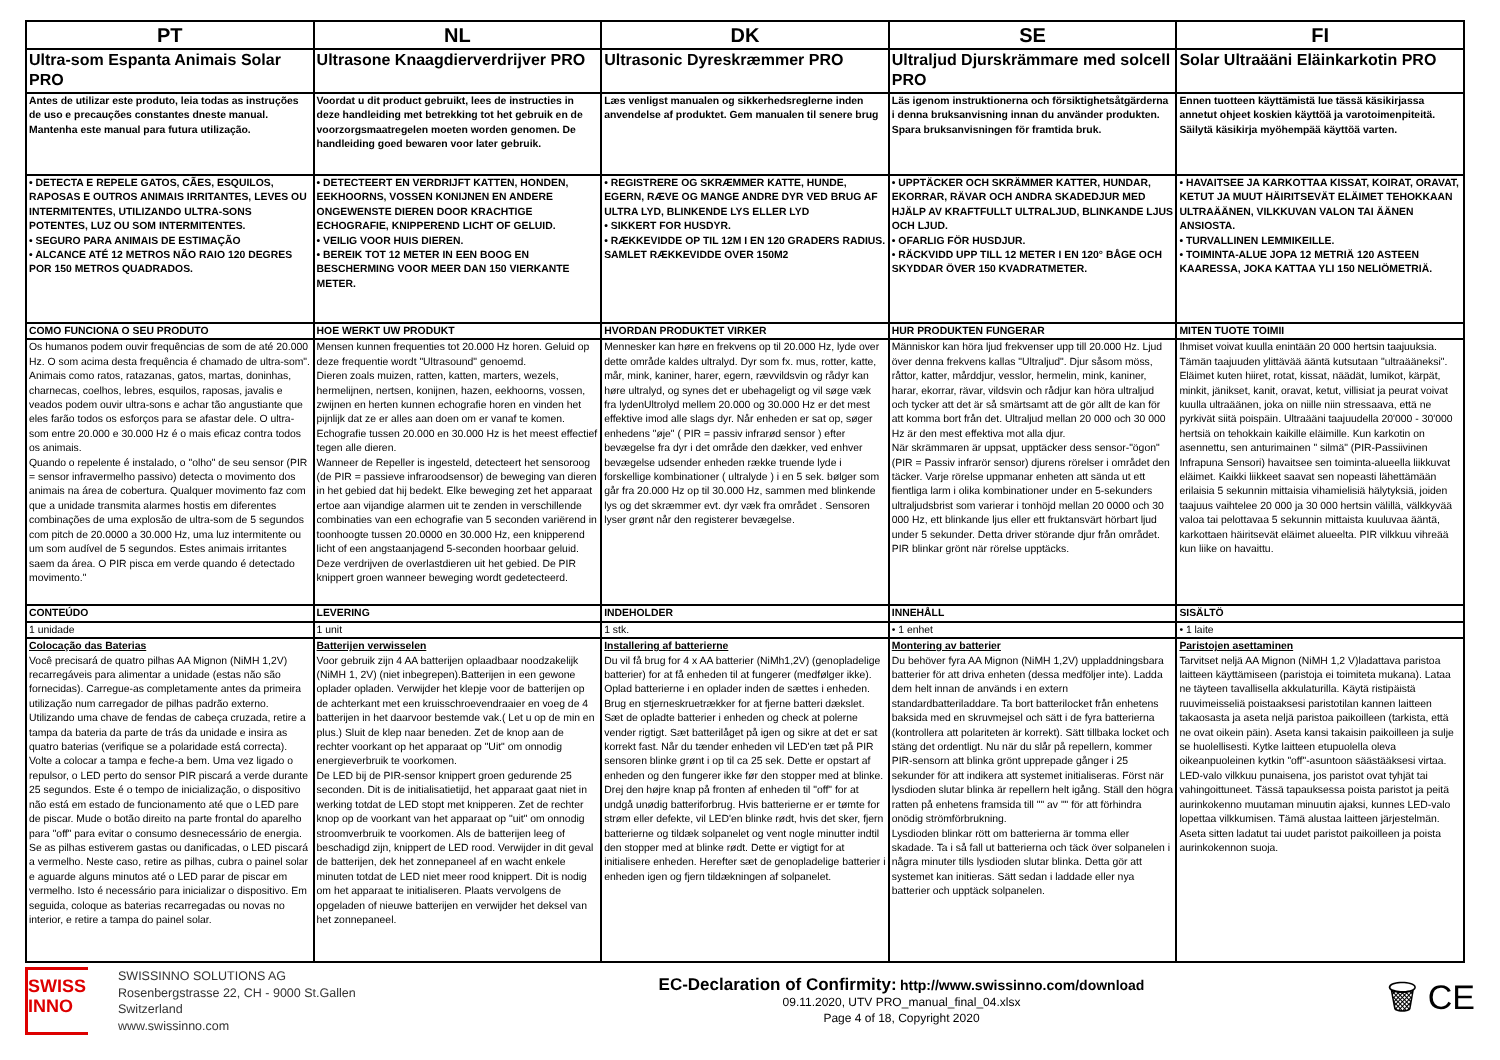| PT | NL | DK | SE | FI |
| --- | --- | --- | --- | --- |
| Ultra-som Espanta Animais Solar PRO | Ultrasone Knaagdierverdrijver PRO | Ultrasonic Dyreskræmmer PRO | Ultraljud Djurskrämmare med solcell PRO | Solar Ultraääni Eläinkarkotin PRO |
| Antes de utilizar este produto, leia todas as instruções de uso e precauções constantes dneste manual. Mantenha este manual para futura utilização. | Voordat u dit product gebruikt, lees de instructies in deze handleiding met betrekking tot het gebruik en de voorzorgsmaatregelen moeten worden genomen. De handleiding goed bewaren voor later gebruik. | Læs venligst manualen og sikkerhedsreglerne inden anvendelse af produktet. Gem manualen til senere brug | Läs igenom instruktionerna och försiktighetsåtgärderna i denna bruksanvisning innan du använder produkten. Spara bruksanvisningen för framtida bruk. | Ennen tuotteen käyttämistä lue tässä käsikirjassa annetut ohjeet koskien käyttöä ja varotoimenpiteitä. Säilytä käsikirja myöhempää käyttöä varten. |
| • DETECTA E REPELE GATOS, CÃES, ESQUILOS, RAPOSAS E OUTROS ANIMAIS IRRITANTES, LEVES OU INTERMITENTES, UTILIZANDO ULTRA-SONS POTENTES, LUZ OU SOM INTERMITENTES. • SEGURO PARA ANIMAIS DE ESTIMAÇÃO • ALCANCE ATÉ 12 METROS NÃO RAIO 120 DEGRES POR 150 METROS QUADRADOS. | • DETECTEERT EN VERDRIJFT KATTEN, HONDEN, EEKHOORNS, VOSSEN KONIJNEN EN ANDERE ONGEWENSTE DIEREN DOOR KRACHTIGE ECHOGRAFIE, KNIPPEREND LICHT OF GELUID. • VEILIG VOOR HUIS DIEREN. • BEREIK TOT 12 METER IN EEN BOOG EN BESCHERMING VOOR MEER DAN 150 VIERKANTE METER. | • REGISTRERE OG SKRÆMMER KATTE, HUNDE, EGERN, RÆVE OG MANGE ANDRE DYR VED BRUG AF ULTRA LYD, BLINKENDE LYS ELLER LYD • SIKKERT FOR HUSDYR. • RÆKKEVIDDE OP TIL 12M I EN 120 GRADERS RADIUS. SAMLET RÆKKEVIDDE OVER 150M2 | • UPPTÄCKER OCH SKRÄMMER KATTER, HUNDAR, EKORRAR, RÄVAR OCH ANDRA SKADEDJUR MED HJÄLP AV KRAFTFULLT ULTRALJUD, BLINKANDE LJUS OCH LJUD. • OFARLIG FÖR HUSDJUR. • RÄCKVIDD UPP TILL 12 METER I EN 120° BÅGE OCH SKYDDAR ÖVER 150 KVADRATMETER. | • HAVAITSEE JA KARKOTTAA KISSAT, KOIRAT, ORAVAT, KETUT JA MUUT HÄIRITSEVÄT ELÄIMET TEHOKKAAN ULTRAÄÄNEN, VILKKUVAN VALON TAI ÄÄNEN ANSIOSTA. • TURVALLINEN LEMMIKEILLE. • TOIMINTA-ALUE JOPA 12 METRIÄ 120 ASTEEN KAARESSA, JOKA KATTAA YLI 150 NELIÖMETRIÄ. |
| COMO FUNCIONA O SEU PRODUTO | HOE WERKT UW PRODUKT | HVORDAN PRODUKTET VIRKER | HUR PRODUKTEN FUNGERAR | MITEN TUOTE TOIMII |
| Os humanos podem ouvir frequências de som de até 20.000 Hz. O som acima desta frequência é chamado de ultra-som". Animais como ratos, ratazanas, gatos, martas, doninhas, charnecas, coelhos, lebres, esquilos, raposas, javalis e veados podem ouvir ultra-sons e achar tão angustiante que eles farão todos os esforços para se afastar dele. O ultra-som entre 20.000 e 30.000 Hz é o mais eficaz contra todos os animais. Quando o repelente é instalado, o "olho" de seu sensor (PIR = sensor infravermelho passivo) detecta o movimento dos animais na área de cobertura. Qualquer movimento faz com que a unidade transmita alarmes hostis em diferentes combinações de uma explosão de ultra-som de 5 segundos com pitch de 20.0000 a 30.000 Hz, uma luz intermitente ou um som audível de 5 segundos. Estes animais irritantes saem da área. O PIR pisca em verde quando é detectado movimento." | Mensen kunnen frequenties tot 20.000 Hz horen. Geluid op deze frequentie wordt "Ultrasound" genoemd. Dieren zoals muizen, ratten, katten, marters, wezels, hermelijnen, nertsen, konijnen, hazen, eekhoorns, vossen, zwijnen en herten kunnen echografie horen en vinden het pijnlijk dat ze er alles aan doen om er vanaf te komen. Echografie tussen 20.000 en 30.000 Hz is het meest effectief tegen alle dieren. Wanneer de Repeller is ingesteld, detecteert het sensoroog (de PIR = passieve infraroodsensor) de beweging van dieren in het gebied dat hij bedekt. Elke beweging zet het apparaat ertoe aan vijandige alarmen uit te zenden in verschillende combinaties van een echografie van 5 seconden variërend in toonhoogte tussen 20.0000 en 30.000 Hz, een knipperend licht of een angstaanjagend 5-seconden hoorbaar geluid. Deze verdrijven de overlastdieren uit het gebied. De PIR knippert groen wanneer beweging wordt gedetecteerd. | Mennesker kan høre en frekvens op til 20.000 Hz, lyde over dette område kaldes ultralyd. Dyr som fx. mus, rotter, katte, mår, mink, kaniner, harer, egern, rævvildsvin og rådyr kan høre ultralyd, og synes det er ubehageligt og vil søge væk fra lydenUltrolyd mellem 20.000 og 30.000 Hz er det mest effektive imod alle slags dyr. Når enheden er sat op, søger enhedens "øje" ( PIR = passiv infrarød sensor ) efter bevægelse fra dyr i det område den dækker, ved enhver bevægelse udsender enheden række truende lyde i forskellige kombinationer ( ultralyde ) i en 5 sek. bølger som går fra 20.000 Hz op til 30.000 Hz, sammen med blinkende lys og det skræmmer evt. dyr væk fra området . Sensoren lyser grønt når den registerer bevægelse. | Människor kan höra ljud frekvenser upp till 20.000 Hz. Ljud över denna frekvens kallas "Ultraljud". Djur såsom möss, råttor, katter, mårddjur, vesslor, hermelin, mink, kaniner, harar, ekorrar, rävar, vildsvin och rådjur kan höra ultraljud och tycker att det är så smärtsamt att de gör allt de kan för att komma bort från det. Ultraljud mellan 20 000 och 30 000 Hz är den mest effektiva mot alla djur. När skrämmaren är uppsat, upptäcker dess sensor-"ögon" (PIR = Passiv infrarör sensor) djurens rörelser i området den täcker. Varje rörelse uppmanar enheten att sända ut ett fientliga larm i olika kombinationer under en 5-sekunders ultraljudsbrist som varierar i tonhöjd mellan 20 0000 och 30 000 Hz, ett blinkande ljus eller ett fruktansvärt hörbart ljud under 5 sekunder. Detta driver störande djur från området. PIR blinkar grönt när rörelse upptäcks. | Ihmiset voivat kuulla enintään 20 000 hertsin taajuuksia. Tämän taajuuden ylittävää ääntä kutsutaan "ultraääneksi". Eläimet kuten hiiret, rotat, kissat, näädät, lumikot, kärpät, minkit, jänikset, kanit, oravat, ketut, villisiat ja peurat voivat kuulla ultraäänen, joka on niille niin stressaava, että ne pyrkivät siitä poispäin. Ultraääni taajuudella 20'000 - 30'000 hertsiä on tehokkain kaikille eläimille. Kun karkotin on asennettu, sen anturimainen " silmä" (PIR-Passiivinen Infrapuna Sensori) havaitsee sen toiminta-alueella liikkuvat eläimet. Kaikki liikkeet saavat sen nopeasti lähettämään erilaisia 5 sekunnin mittaisia vihamielisiä hälytyksiä, joiden taajuus vaihtelee 20 000 ja 30 000 hertsin välillä, välkkyvää valoa tai pelottavaa 5 sekunnin mittaista kuuluvaa ääntä, karkottaen häiritsevät eläimet alueelta. PIR vilkkuu vihreää kun liike on havaittu. |
| CONTEÚDO | LEVERING | INDEHOLDER | INNEHÅLL | SISÄLTÖ |
| 1 unidade | 1 unit | 1 stk. | • 1 enhet | • 1 laite |
| Colocação das Baterias Você precisará de quatro pilhas AA Mignon (NiMH 1,2V) recarregáveis para alimentar a unidade (estas não são fornecidas). Carregue-as completamente antes da primeira utilização num carregador de pilhas padrão externo. Utilizando uma chave de fendas de cabeça cruzada, retire a tampa da bateria da parte de trás da unidade e insira as quatro baterias (verifique se a polaridade está correcta). Volte a colocar a tampa e feche-a bem. Uma vez ligado o repulsor, o LED perto do sensor PIR piscará a verde durante 25 segundos. Este é o tempo de inicialização, o dispositivo não está em estado de funcionamento até que o LED pare de piscar. Mude o botão direito na parte frontal do aparelho para "off" para evitar o consumo desnecessário de energia. Se as pilhas estiverem gastas ou danificadas, o LED piscará a vermelho. Neste caso, retire as pilhas, cubra o painel solar e aguarde alguns minutos até o LED parar de piscar em vermelho. Isto é necessário para inicializar o dispositivo. Em seguida, coloque as baterias recarregadas ou novas no interior, e retire a tampa do painel solar. | Batterijen verwisselen Voor gebruik zijn 4 AA batterijen oplaadbaar noodzakelijk (NiMH 1, 2V) (niet inbegrepen).Batterijen in een gewone oplader opladen. Verwijder het klepje voor de batterijen op de achterkant met een kruisschroevendraaier en voeg de 4 batterijen in het daarvoor bestemde vak.( Let u op de min en plus.) Sluit de klep naar beneden. Zet de knop aan de rechter voorkant op het apparaat op "Uit" om onnodig energieverbruik te voorkomen. De LED bij de PIR-sensor knippert groen gedurende 25 seconden. Dit is de initialisatietijd, het apparaat gaat niet in werking totdat de LED stopt met knipperen. Zet de rechter knop op de voorkant van het apparaat op "uit" om onnodig stroomverbruik te voorkomen. Als de batterijen leeg of beschadigd zijn, knippert de LED rood. Verwijder in dit geval de batterijen, dek het zonnepaneel af en wacht enkele minuten totdat de LED niet meer rood knippert. Dit is nodig om het apparaat te initialiseren. Plaats vervolgens de opgeladen of nieuwe batterijen en verwijder het deksel van het zonnepaneel. | Installering af batterierne Du vil få brug for 4 x AA batterier (NiMh1,2V) (genopladelige batterier) for at få enheden til at fungerer (medfølger ikke). Oplad batterierne i en oplader inden de sættes i enheden. Brug en stjerneskruetrækker for at fjerne batteri dækslet. Sæt de opladte batterier i enheden og check at polerne vender rigtigt. Sæt batterilåget på igen og sikre at det er sat korrekt fast. Når du tænder enheden vil LED'en tæt på PIR sensoren blinke grønt i op til ca 25 sek. Dette er opstart af enheden og den fungerer ikke før den stopper med at blinke. Drej den højre knap på fronten af enheden til "off" for at undgå unødig batteriforbrug. Hvis batterierne er er tømte for strøm eller defekte, vil LED'en blinke rødt, hvis det sker, fjern batterierne og tildæk solpanelet og vent nogle minutter indtil den stopper med at blinke rødt. Dette er vigtigt for at initialisere enheden. Herefter sæt de genopladelige batterier i enheden igen og fjern tildækningen af solpanelet. | Montering av batterier Du behöver fyra AA Mignon (NiMH 1,2V) uppladdningsbara batterier för att driva enheten (dessa medföljer inte). Ladda dem helt innan de används i en extern standardbatteriladdare. Ta bort batterilocket från enhetens baksida med en skruvmejsel och sätt i de fyra batterierna (kontrollera att polariteten är korrekt). Sätt tillbaka locket och stäng det ordentligt. Nu när du slår på repellern, kommer PIR-sensorn att blinka grönt upprepade gånger i 25 sekunder för att indikera att systemet initialiseras. Först när lysdioden slutar blinka är repellern helt igång. Ställ den högra ratten på enhetens framsida till "" av "" för att förhindra onödig strömförbrukning. Lysdioden blinkar rött om batterierna är tomma eller skadade. Ta i så fall ut batterierna och täck över solpanelen i några minuter tills lysdioden slutar blinka. Detta gör att systemet kan initieras. Sätt sedan i laddade eller nya batterier och upptäck solpanelen. | Paristojen asettaminen Tarvitset neljä AA Mignon (NiMH 1,2 V)ladattava paristoa laitteen käyttämiseen (paristoja ei toimiteta mukana). Lataa ne täyteen tavallisella akkulaturilla. Käytä ristipäistä ruuvimeisseliä poistaaksesi paristotilan kannen laitteen takaosasta ja aseta neljä paristoa paikoilleen (tarkista, että ne ovat oikein päin). Aseta kansi takaisin paikoilleen ja sulje se huolellisesti. Kytke laitteen etupuolella oleva oikeanpuoleinen kytkin "off"-asuntoon säästääksesi virtaa. LED-valo vilkkuu punaisena, jos paristot ovat tyhjät tai vahingoittuneet. Tässä tapauksessa poista paristot ja peitä aurinkokenno muutaman minuutin ajaksi, kunnes LED-valo lopettaa vilkkumisen. Tämä alustaa laitteen järjestelmän. Aseta sitten ladatut tai uudet paristot paikoilleen ja poista aurinkokennon suoja. |
SWISS
INNO
SWISSINNO SOLUTIONS AG
Rosenbergstrasse 22, CH - 9000 St.Gallen
Switzerland
www.swissinno.com
EC-Declaration of Confirmity: http://www.swissinno.com/download
09.11.2020, UTV PRO_manual_final_04.xlsx
Page 4 of 18, Copyright 2020
🗑 CE